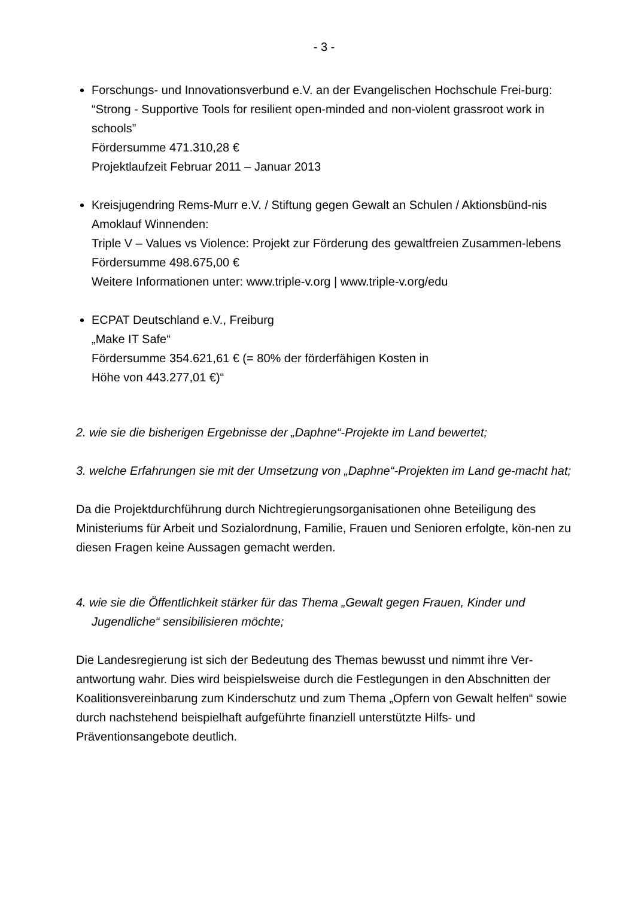- 3 -
Forschungs- und Innovationsverbund e.V. an der Evangelischen Hochschule Frei-burg:
“Strong - Supportive Tools for resilient open-minded and non-violent grassroot work in schools”
Fördersumme 471.310,28 €
Projektlaufzeit Februar 2011 – Januar 2013
Kreisjugendring Rems-Murr e.V. / Stiftung gegen Gewalt an Schulen / Aktionsbünd-nis Amoklauf Winnenden:
Triple V – Values vs Violence: Projekt zur Förderung des gewaltfreien Zusammen-lebens
Fördersumme 498.675,00 €
Weitere Informationen unter: www.triple-v.org | www.triple-v.org/edu
ECPAT Deutschland e.V., Freiburg
„Make IT Safe“
Fördersumme 354.621,61 € (= 80% der förderfähigen Kosten in
Höhe von 443.277,01 €)“
2. wie sie die bisherigen Ergebnisse der „Daphne“-Projekte im Land bewertet;
3. welche Erfahrungen sie mit der Umsetzung von „Daphne“-Projekten im Land ge-macht hat;
Da die Projektdurchführung durch Nichtregierungsorganisationen ohne Beteiligung des Ministeriums für Arbeit und Sozialordnung, Familie, Frauen und Senioren erfolgte, kön-nen zu diesen Fragen keine Aussagen gemacht werden.
4. wie sie die Öffentlichkeit stärker für das Thema „Gewalt gegen Frauen, Kinder und Jugendliche“ sensibilisieren möchte;
Die Landesregierung ist sich der Bedeutung des Themas bewusst und nimmt ihre Ver-antwortung wahr. Dies wird beispielsweise durch die Festlegungen in den Abschnitten der Koalitionsvereinbarung zum Kinderschutz und zum Thema „Opfern von Gewalt helfen“ sowie durch nachstehend beispielhaft aufgeführte finanziell unterstützte Hilfs- und Präventionsangebote deutlich.